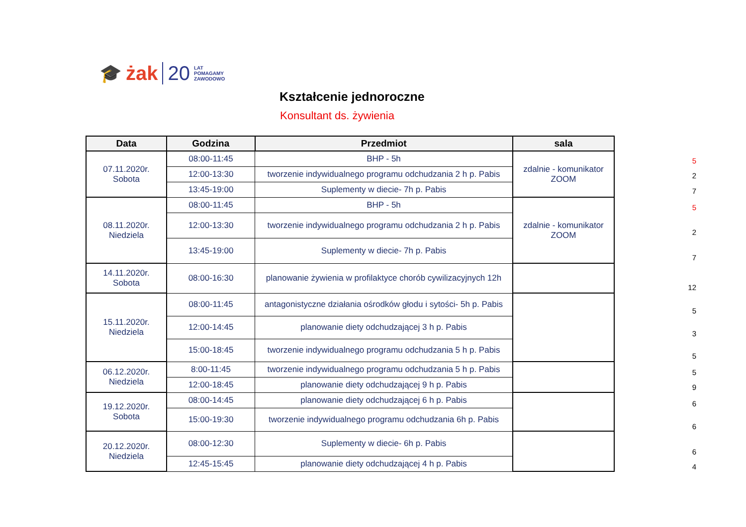🎓 żak 20 LAT
POMAGAMY
ZAWODOWO
Kształcenie jednoroczne
Konsultant ds. żywienia
| Data | Godzina | Przedmiot | sala |
| --- | --- | --- | --- |
| 07.11.2020r. Sobota | 08:00-11:45 | BHP - 5h | zdalnie - komunikator ZOOM |
| | 12:00-13:30 | tworzenie indywidualnego programu odchudzania 2 h p. Pabis | |
| | 13:45-19:00 | Suplementy w diecie- 7h p. Pabis | |
| 08.11.2020r. Niedziela | 08:00-11:45 | BHP - 5h | zdalnie - komunikator ZOOM |
| | 12:00-13:30 | tworzenie indywidualnego programu odchudzania 2 h p. Pabis | |
| | 13:45-19:00 | Suplementy w diecie- 7h p. Pabis | |
| 14.11.2020r. Sobota | 08:00-16:30 | planowanie żywienia w profilaktyce chorób cywilizacyjnych 12h | |
| 15.11.2020r. Niedziela | 08:00-11:45 | antagonistyczne działania ośrodków głodu i sytości- 5h p. Pabis | |
| | 12:00-14:45 | planowanie diety odchudzającej 3 h p. Pabis | |
| | 15:00-18:45 | tworzenie indywidualnego programu odchudzania 5 h p. Pabis | |
| 06.12.2020r. Niedziela | 8:00-11:45 | tworzenie indywidualnego programu odchudzania 5 h p. Pabis | |
| | 12:00-18:45 | planowanie diety odchudzającej 9 h p. Pabis | |
| 19.12.2020r. Sobota | 08:00-14:45 | planowanie diety odchudzającej 6 h p. Pabis | |
| | 15:00-19:30 | tworzenie indywidualnego programu odchudzania 6h p. Pabis | |
| 20.12.2020r. Niedziela | 08:00-12:30 | Suplementy w diecie- 6h p. Pabis | |
| | 12:45-15:45 | planowanie diety odchudzającej 4 h p. Pabis | |
5
2
7
5
2
7
12
5
3
5
5
9
6
6
6
4